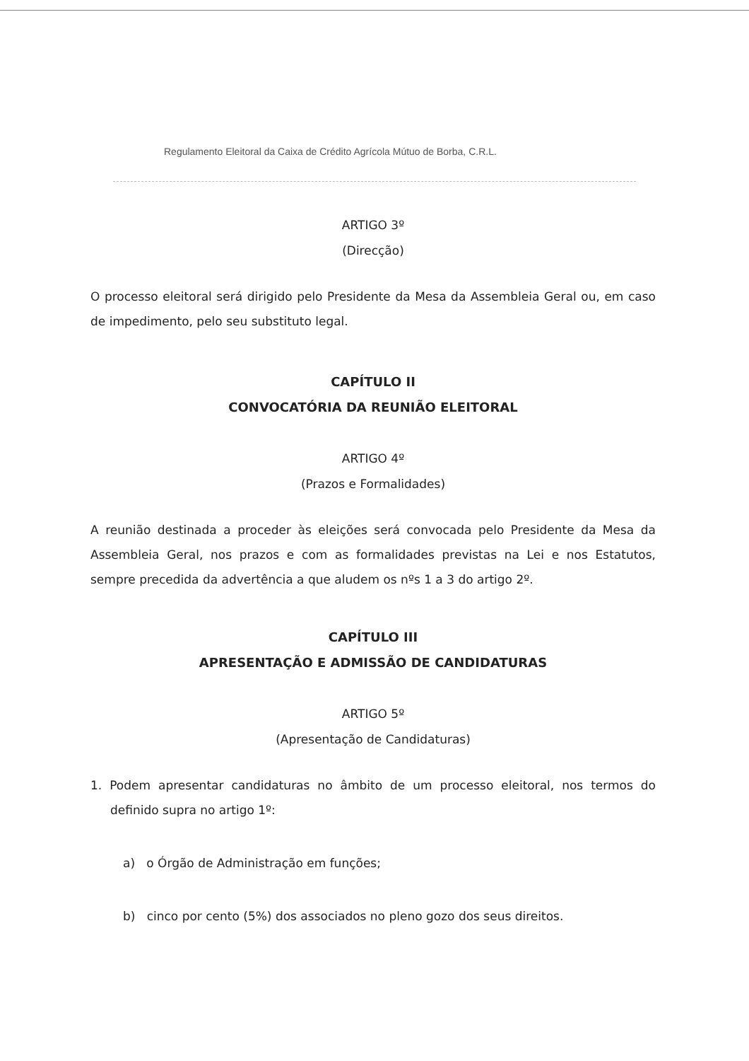Regulamento Eleitoral da Caixa de Crédito Agrícola Mútuo de Borba, C.R.L.
ARTIGO 3º
(Direcção)
O processo eleitoral será dirigido pelo Presidente da Mesa da Assembleia Geral ou, em caso de impedimento, pelo seu substituto legal.
CAPÍTULO II
CONVOCATÓRIA DA REUNIÃO ELEITORAL
ARTIGO 4º
(Prazos e Formalidades)
A reunião destinada a proceder às eleições será convocada pelo Presidente da Mesa da Assembleia Geral, nos prazos e com as formalidades previstas na Lei e nos Estatutos, sempre precedida da advertência a que aludem os nºs 1 a 3 do artigo 2º.
CAPÍTULO III
APRESENTAÇÃO E ADMISSÃO DE CANDIDATURAS
ARTIGO 5º
(Apresentação de Candidaturas)
1. Podem apresentar candidaturas no âmbito de um processo eleitoral, nos termos do definido supra no artigo 1º:
a) o Órgão de Administração em funções;
b) cinco por cento (5%) dos associados no pleno gozo dos seus direitos.